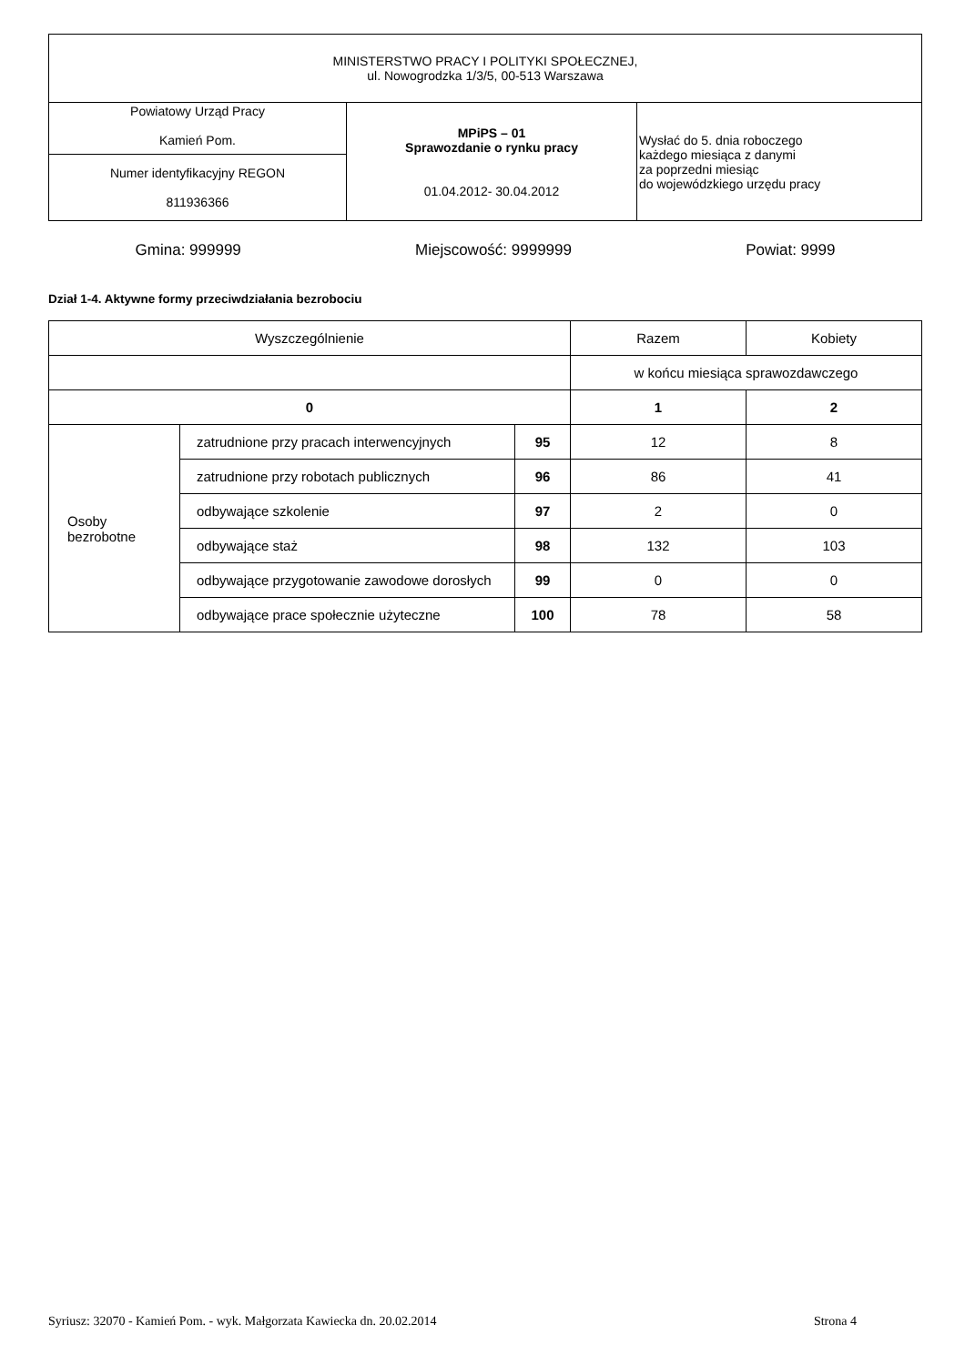| MINISTERSTWO PRACY I POLITYKI SPOŁECZNEJ, ul. Nowogrodzka 1/3/5, 00-513 Warszawa | | |
| Powiatowy Urząd Pracy Kamień Pom. | MPiPS – 01 Sprawozdanie o rynku pracy 01.04.2012- 30.04.2012 | Wysłać do 5. dnia roboczego każdego miesiąca z danymi za poprzedni miesiąc do wojewódzkiego urzędu pracy |
| Numer identyfikacyjny REGON 811936366 | | |
Gmina: 999999 Miejscowość: 9999999 Powiat: 9999
Dział 1-4. Aktywne formy przeciwdziałania bezrobociu
| Wyszczególnienie | | | Razem | Kobiety |
| --- | --- | --- | --- | --- |
| | | | w końcu miesiąca sprawozdawczego | |
| 0 | | | 1 | 2 |
| Osoby bezrobotne | zatrudnione przy pracach interwencyjnych | 95 | 12 | 8 |
| | zatrudnione przy robotach publicznych | 96 | 86 | 41 |
| | odbywające szkolenie | 97 | 2 | 0 |
| | odbywające staż | 98 | 132 | 103 |
| | odbywające przygotowanie zawodowe dorosłych | 99 | 0 | 0 |
| | odbywające prace społecznie użyteczne | 100 | 78 | 58 |
Syriusz: 32070 - Kamień Pom. - wyk. Małgorzata Kawiecka dn. 20.02.2014 Strona 4